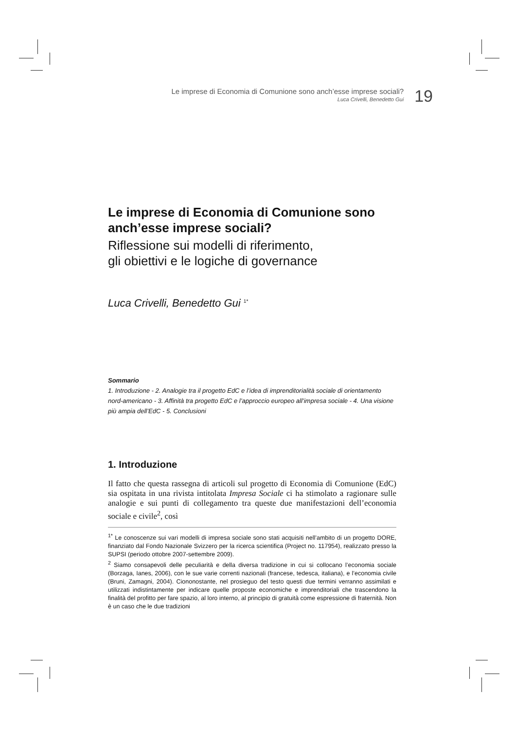Le imprese di Economia di Comunione sono anch’esse imprese sociali?
Luca Crivelli, Benedetto Gui
19
Le imprese di Economia di Comunione sono anch’esse imprese sociali?
Riflessione sui modelli di riferimento,
gli obiettivi e le logiche di governance
Luca Crivelli, Benedetto Gui <sup>1*</sup>
Sommario
1. Introduzione - 2. Analogie tra il progetto EdC e l’idea di imprenditorialità sociale di orientamento nord-americano - 3. Affinità tra progetto EdC e l’approccio europeo all’impresa sociale - 4. Una visione più ampia dell’EdC - 5. Conclusioni
1. Introduzione
Il fatto che questa rassegna di articoli sul progetto di Economia di Comunione (EdC) sia ospitata in una rivista intitolata Impresa Sociale ci ha stimolato a ragionare sulle analogie e sui punti di collegamento tra queste due manifestazioni dell’economia sociale e civile<sup>2</sup>, così
<sup>1*</sup> Le conoscenze sui vari modelli di impresa sociale sono stati acquisiti nell’ambito di un progetto DORE, finanziato dal Fondo Nazionale Svizzero per la ricerca scientifica (Project no. 117954), realizzato presso la SUPSI (periodo ottobre 2007-settembre 2009).
<sup>2</sup> Siamo consapevoli delle peculiarità e della diversa tradizione in cui si collocano l’economia sociale (Borzaga, Ianes, 2006), con le sue varie correnti nazionali (francese, tedesca, italiana), e l’economia civile (Bruni, Zamagni, 2004). Ciononostante, nel prosieguo del testo questi due termini verranno assimilati e utilizzati indistintamente per indicare quelle proposte economiche e imprenditoriali che trascendono la finalità del profitto per fare spazio, al loro interno, al principio di gratuità come espressione di fraternità. Non è un caso che le due tradizioni